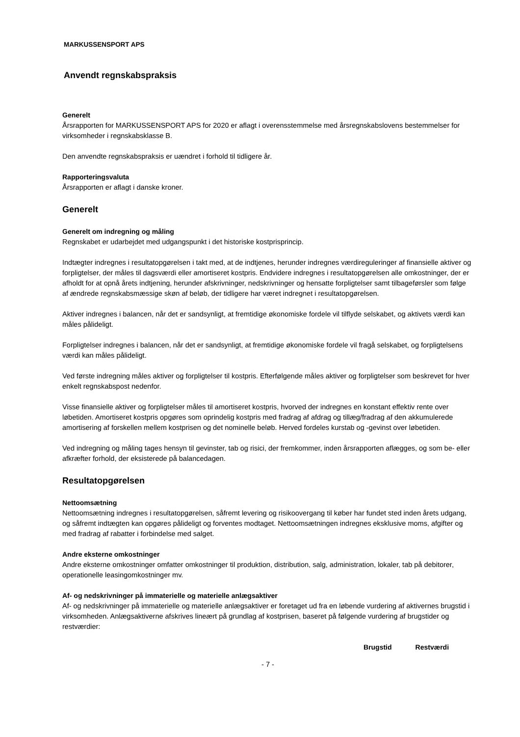MARKUSSENSPORT APS
Anvendt regnskabspraksis
Generelt
Årsrapporten for MARKUSSENSPORT APS for 2020 er aflagt i overensstemmelse med årsregnskabslovens bestemmelser for virksomheder i regnskabsklasse B.
Den anvendte regnskabspraksis er uændret i forhold til tidligere år.
Rapporteringsvaluta
Årsrapporten er aflagt i danske kroner.
Generelt
Generelt om indregning og måling
Regnskabet er udarbejdet med udgangspunkt i det historiske kostprisprincip.
Indtægter indregnes i resultatopgørelsen i takt med, at de indtjenes, herunder indregnes værdireguleringer af finansielle aktiver og forpligtelser, der måles til dagsværdi eller amortiseret kostpris. Endvidere indregnes i resultatopgørelsen alle omkostninger, der er afholdt for at opnå årets indtjening, herunder afskrivninger, nedskrivninger og hensatte forpligtelser samt tilbageførsler som følge af ændrede regnskabsmæssige skøn af beløb, der tidligere har været indregnet i resultatopgørelsen.
Aktiver indregnes i balancen, når det er sandsynligt, at fremtidige økonomiske fordele vil tilflyde selskabet, og aktivets værdi kan måles pålideligt.
Forpligtelser indregnes i balancen, når det er sandsynligt, at fremtidige økonomiske fordele vil fragå selskabet, og forpligtelsens værdi kan måles pålideligt.
Ved første indregning måles aktiver og forpligtelser til kostpris. Efterfølgende måles aktiver og forpligtelser som beskrevet for hver enkelt regnskabspost nedenfor.
Visse finansielle aktiver og forpligtelser måles til amortiseret kostpris, hvorved der indregnes en konstant effektiv rente over løbetiden. Amortiseret kostpris opgøres som oprindelig kostpris med fradrag af afdrag og tillæg/fradrag af den akkumulerede amortisering af forskellen mellem kostprisen og det nominelle beløb. Herved fordeles kurstab og -gevinst over løbetiden.
Ved indregning og måling tages hensyn til gevinster, tab og risici, der fremkommer, inden årsrapporten aflægges, og som be- eller afkræfter forhold, der eksisterede på balancedagen.
Resultatopgørelsen
Nettoomsætning
Nettoomsætning indregnes i resultatopgørelsen, såfremt levering og risikoovergang til køber har fundet sted inden årets udgang, og såfremt indtægten kan opgøres pålideligt og forventes modtaget. Nettoomsætningen indregnes eksklusive moms, afgifter og med fradrag af rabatter i forbindelse med salget.
Andre eksterne omkostninger
Andre eksterne omkostninger omfatter omkostninger til produktion, distribution, salg, administration, lokaler, tab på debitorer, operationelle leasingomkostninger mv.
Af- og nedskrivninger på immaterielle og materielle anlægsaktiver
Af- og nedskrivninger på immaterielle og materielle anlægsaktiver er foretaget ud fra en løbende vurdering af aktivernes brugstid i virksomheden. Anlægsaktiverne afskrives lineært på grundlag af kostprisen, baseret på følgende vurdering af brugstider og restværdier:
| Brugstid | Restværdi |
| --- | --- |
- 7 -